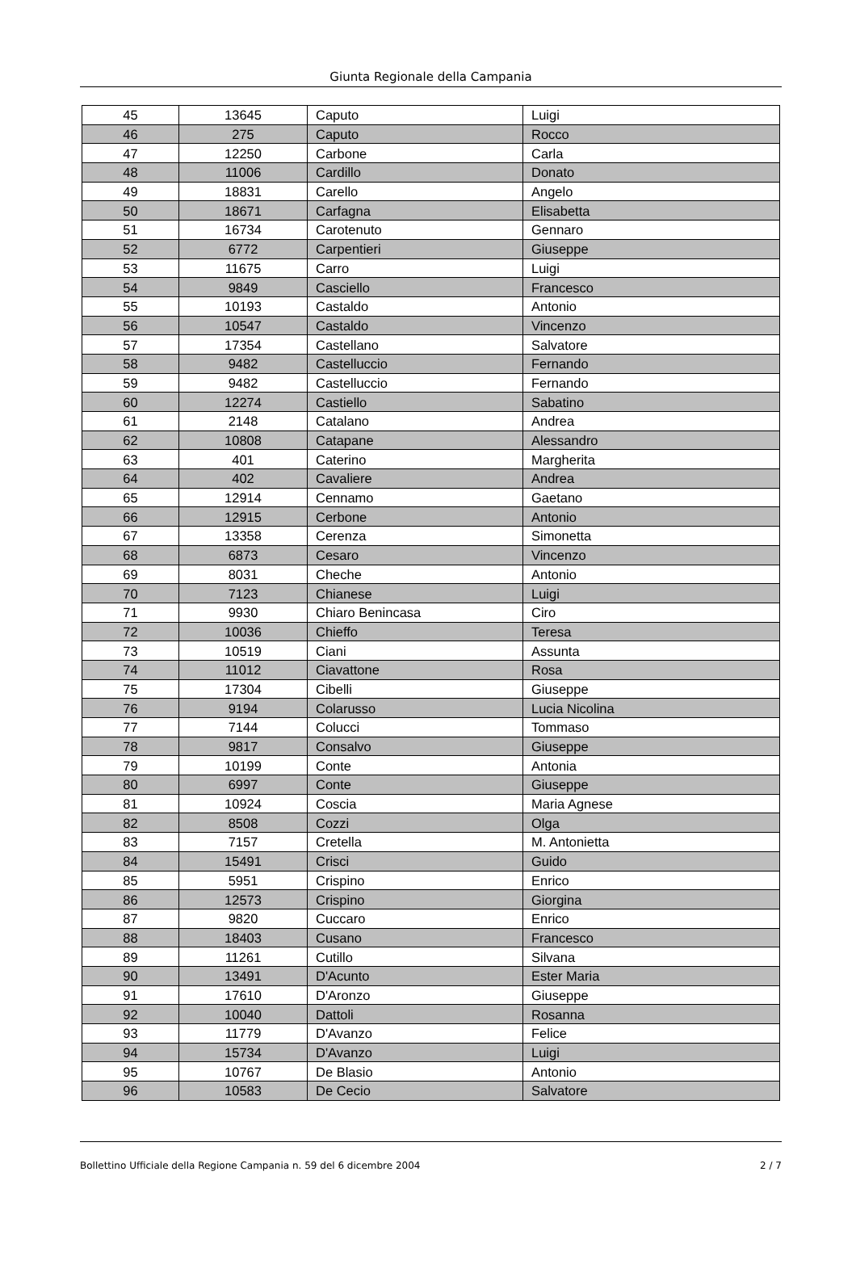Giunta Regionale della Campania
| 45 | 13645 | Caputo | Luigi |
| 46 | 275 | Caputo | Rocco |
| 47 | 12250 | Carbone | Carla |
| 48 | 11006 | Cardillo | Donato |
| 49 | 18831 | Carello | Angelo |
| 50 | 18671 | Carfagna | Elisabetta |
| 51 | 16734 | Carotenuto | Gennaro |
| 52 | 6772 | Carpentieri | Giuseppe |
| 53 | 11675 | Carro | Luigi |
| 54 | 9849 | Casciello | Francesco |
| 55 | 10193 | Castaldo | Antonio |
| 56 | 10547 | Castaldo | Vincenzo |
| 57 | 17354 | Castellano | Salvatore |
| 58 | 9482 | Castelluccio | Fernando |
| 59 | 9482 | Castelluccio | Fernando |
| 60 | 12274 | Castiello | Sabatino |
| 61 | 2148 | Catalano | Andrea |
| 62 | 10808 | Catapane | Alessandro |
| 63 | 401 | Caterino | Margherita |
| 64 | 402 | Cavaliere | Andrea |
| 65 | 12914 | Cennamo | Gaetano |
| 66 | 12915 | Cerbone | Antonio |
| 67 | 13358 | Cerenza | Simonetta |
| 68 | 6873 | Cesaro | Vincenzo |
| 69 | 8031 | Cheche | Antonio |
| 70 | 7123 | Chianese | Luigi |
| 71 | 9930 | Chiaro Benincasa | Ciro |
| 72 | 10036 | Chieffo | Teresa |
| 73 | 10519 | Ciani | Assunta |
| 74 | 11012 | Ciavattone | Rosa |
| 75 | 17304 | Cibelli | Giuseppe |
| 76 | 9194 | Colarusso | Lucia Nicolina |
| 77 | 7144 | Colucci | Tommaso |
| 78 | 9817 | Consalvo | Giuseppe |
| 79 | 10199 | Conte | Antonia |
| 80 | 6997 | Conte | Giuseppe |
| 81 | 10924 | Coscia | Maria Agnese |
| 82 | 8508 | Cozzi | Olga |
| 83 | 7157 | Cretella | M. Antonietta |
| 84 | 15491 | Crisci | Guido |
| 85 | 5951 | Crispino | Enrico |
| 86 | 12573 | Crispino | Giorgina |
| 87 | 9820 | Cuccaro | Enrico |
| 88 | 18403 | Cusano | Francesco |
| 89 | 11261 | Cutillo | Silvana |
| 90 | 13491 | D'Acunto | Ester Maria |
| 91 | 17610 | D'Aronzo | Giuseppe |
| 92 | 10040 | Dattoli | Rosanna |
| 93 | 11779 | D'Avanzo | Felice |
| 94 | 15734 | D'Avanzo | Luigi |
| 95 | 10767 | De Blasio | Antonio |
| 96 | 10583 | De Cecio | Salvatore |
Bollettino Ufficiale della Regione Campania n. 59 del 6 dicembre 2004 2 / 7